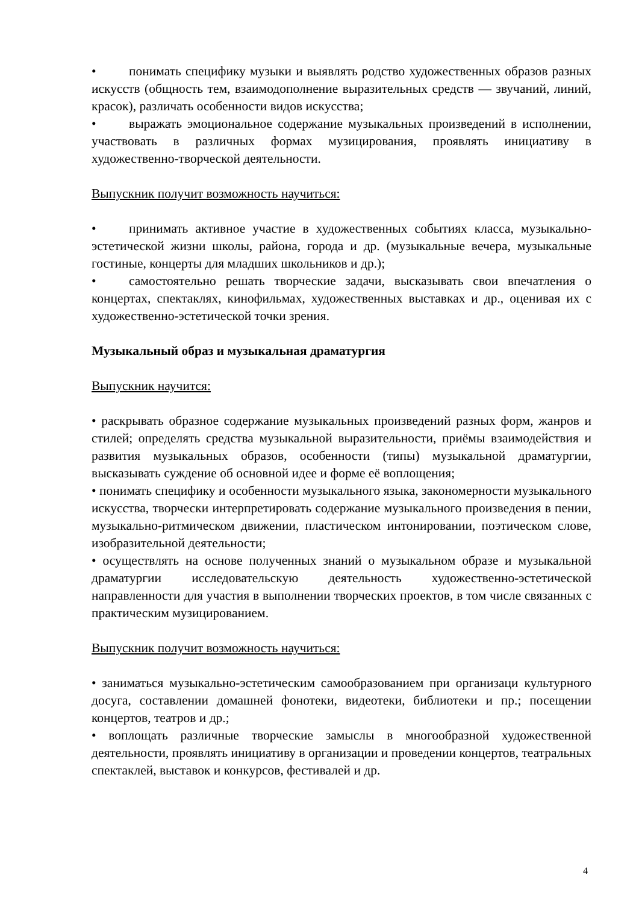• понимать специфику музыки и выявлять родство художественных образов разных искусств (общность тем, взаимодополнение выразительных средств — звучаний, линий, красок), различать особенности видов искусства;
• выражать эмоциональное содержание музыкальных произведений в исполнении, участвовать в различных формах музицирования, проявлять инициативу в художественно-творческой деятельности.
Выпускник получит возможность научиться:
• принимать активное участие в художественных событиях класса, музыкально-эстетической жизни школы, района, города и др. (музыкальные вечера, музыкальные гостиные, концерты для младших школьников и др.);
• самостоятельно решать творческие задачи, высказывать свои впечатления о концертах, спектаклях, кинофильмах, художественных выставках и др., оценивая их с художественно-эстетической точки зрения.
Музыкальный образ и музыкальная драматургия
Выпускник научится:
• раскрывать образное содержание музыкальных произведений разных форм, жанров и стилей; определять средства музыкальной выразительности, приёмы взаимодействия и развития музыкальных образов, особенности (типы) музыкальной драматургии, высказывать суждение об основной идее и форме её воплощения;
• понимать специфику и особенности музыкального языка, закономерности музыкального искусства, творчески интерпретировать содержание музыкального произведения в пении, музыкально-ритмическом движении, пластическом интонировании, поэтическом слове, изобразительной деятельности;
• осуществлять на основе полученных знаний о музыкальном образе и музыкальной драматургии исследовательскую деятельность художественно-эстетической направленности для участия в выполнении творческих проектов, в том числе связанных с практическим музицированием.
Выпускник получит возможность научиться:
• заниматься музыкально-эстетическим самообразованием при организаци культурного досуга, составлении домашней фонотеки, видеотеки, библиотеки и пр.; посещении концертов, театров и др.;
• воплощать различные творческие замыслы в многообразной художественной деятельности, проявлять инициативу в организации и проведении концертов, театральных спектаклей, выставок и конкурсов, фестивалей и др.
4